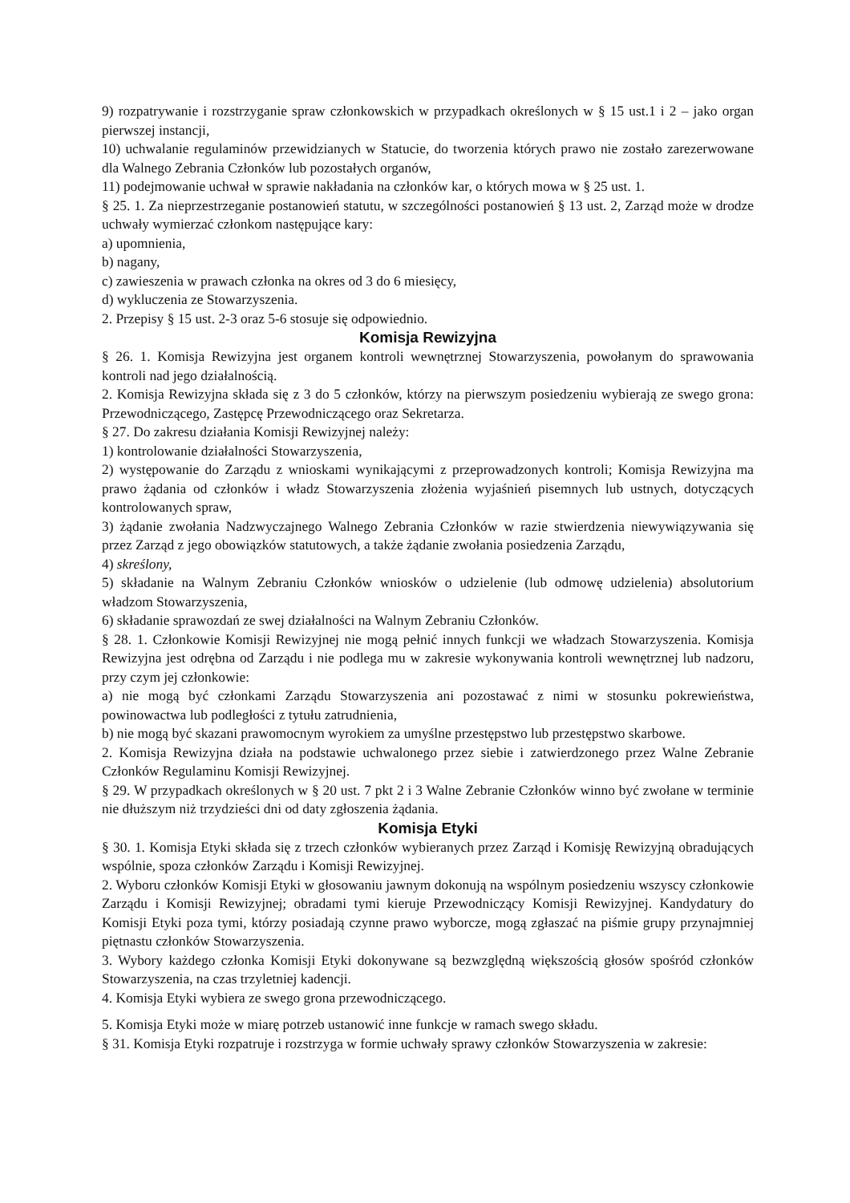9) rozpatrywanie i rozstrzyganie spraw członkowskich w przypadkach określonych w § 15 ust.1 i 2 – jako organ pierwszej instancji,
10) uchwalanie regulaminów przewidzianych w Statucie, do tworzenia których prawo nie zostało zarezerwowane dla Walnego Zebrania Członków lub pozostałych organów,
11) podejmowanie uchwał w sprawie nakładania na członków kar, o których mowa w § 25 ust. 1.
§ 25. 1. Za nieprzestrzeganie postanowień statutu, w szczególności postanowień § 13 ust. 2, Zarząd może w drodze uchwały wymierzać członkom następujące kary:
a) upomnienia,
b) nagany,
c) zawieszenia w prawach członka na okres od 3 do 6 miesięcy,
d) wykluczenia ze Stowarzyszenia.
2. Przepisy § 15 ust. 2-3 oraz 5-6 stosuje się odpowiednio.
Komisja Rewizyjna
§ 26. 1. Komisja Rewizyjna jest organem kontroli wewnętrznej Stowarzyszenia, powołanym do sprawowania kontroli nad jego działalnością.
2. Komisja Rewizyjna składa się z 3 do 5 członków, którzy na pierwszym posiedzeniu wybierają ze swego grona: Przewodniczącego, Zastępcę Przewodniczącego oraz Sekretarza.
§ 27. Do zakresu działania Komisji Rewizyjnej należy:
1) kontrolowanie działalności Stowarzyszenia,
2) występowanie do Zarządu z wnioskami wynikającymi z przeprowadzonych kontroli; Komisja Rewizyjna ma prawo żądania od członków i władz Stowarzyszenia złożenia wyjaśnień pisemnych lub ustnych, dotyczących kontrolowanych spraw,
3) żądanie zwołania Nadzwyczajnego Walnego Zebrania Członków w razie stwierdzenia niewywiązywania się przez Zarząd z jego obowiązków statutowych, a także żądanie zwołania posiedzenia Zarządu,
4) skreślony,
5) składanie na Walnym Zebraniu Członków wniosków o udzielenie (lub odmowę udzielenia) absolutorium władzom Stowarzyszenia,
6) składanie sprawozdań ze swej działalności na Walnym Zebraniu Członków.
§ 28. 1. Członkowie Komisji Rewizyjnej nie mogą pełnić innych funkcji we władzach Stowarzyszenia. Komisja Rewizyjna jest odrębna od Zarządu i nie podlega mu w zakresie wykonywania kontroli wewnętrznej lub nadzoru, przy czym jej członkowie:
a) nie mogą być członkami Zarządu Stowarzyszenia ani pozostawać z nimi w stosunku pokrewieństwa, powinowactwa lub podległości z tytułu zatrudnienia,
b) nie mogą być skazani prawomocnym wyrokiem za umyślne przestępstwo lub przestępstwo skarbowe.
2. Komisja Rewizyjna działa na podstawie uchwalonego przez siebie i zatwierdzonego przez Walne Zebranie Członków Regulaminu Komisji Rewizyjnej.
§ 29. W przypadkach określonych w § 20 ust. 7 pkt 2 i 3 Walne Zebranie Członków winno być zwołane w terminie nie dłuższym niż trzydzieści dni od daty zgłoszenia żądania.
Komisja Etyki
§ 30. 1. Komisja Etyki składa się z trzech członków wybieranych przez Zarząd i Komisję Rewizyjną obradujących wspólnie, spoza członków Zarządu i Komisji Rewizyjnej.
2. Wyboru członków Komisji Etyki w głosowaniu jawnym dokonują na wspólnym posiedzeniu wszyscy członkowie Zarządu i Komisji Rewizyjnej; obradami tymi kieruje Przewodniczący Komisji Rewizyjnej. Kandydatury do Komisji Etyki poza tymi, którzy posiadają czynne prawo wyborcze, mogą zgłaszać na piśmie grupy przynajmniej piętnastu członków Stowarzyszenia.
3. Wybory każdego członka Komisji Etyki dokonywane są bezwzględną większością głosów spośród członków Stowarzyszenia, na czas trzyletniej kadencji.
4. Komisja Etyki wybiera ze swego grona przewodniczącego.
5. Komisja Etyki może w miarę potrzeb ustanowić inne funkcje w ramach swego składu.
§ 31. Komisja Etyki rozpatruje i rozstrzyga w formie uchwały sprawy członków Stowarzyszenia w zakresie: